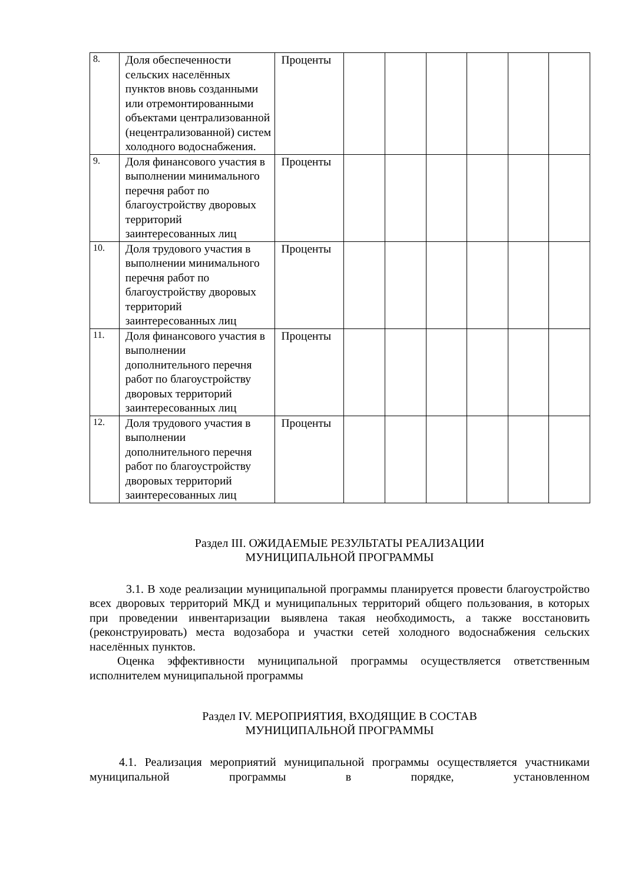| 8. | Доля обеспеченности сельских населённых пунктов вновь созданными или отремонтированными объектами централизованной (нецентрализованной) систем холодного водоснабжения. | Проценты | | | | | | |
| 9. | Доля финансового участия в выполнении минимального перечня работ по благоустройству дворовых территорий заинтересованных лиц | Проценты | | | | | | |
| 10. | Доля трудового участия в выполнении минимального перечня работ по благоустройству дворовых территорий заинтересованных лиц | Проценты | | | | | | |
| 11. | Доля финансового участия в выполнении дополнительного перечня работ по благоустройству дворовых территорий заинтересованных лиц | Проценты | | | | | | |
| 12. | Доля трудового участия в выполнении дополнительного перечня работ по благоустройству дворовых территорий заинтересованных лиц | Проценты | | | | | | |
Раздел III. ОЖИДАЕМЫЕ РЕЗУЛЬТАТЫ РЕАЛИЗАЦИИ
МУНИЦИПАЛЬНОЙ ПРОГРАММЫ
3.1. В ходе реализации муниципальной программы планируется провести благоустройство всех дворовых территорий МКД и муниципальных территорий общего пользования, в которых при проведении инвентаризации выявлена такая необходимость, а также восстановить (реконструировать) места водозабора и участки сетей холодного водоснабжения сельских населённых пунктов.
Оценка эффективности муниципальной программы осуществляется ответственным исполнителем муниципальной программы
Раздел IV. МЕРОПРИЯТИЯ, ВХОДЯЩИЕ В СОСТАВ
МУНИЦИПАЛЬНОЙ ПРОГРАММЫ
4.1. Реализация мероприятий муниципальной программы осуществляется участниками муниципальной программы в порядке, установленном